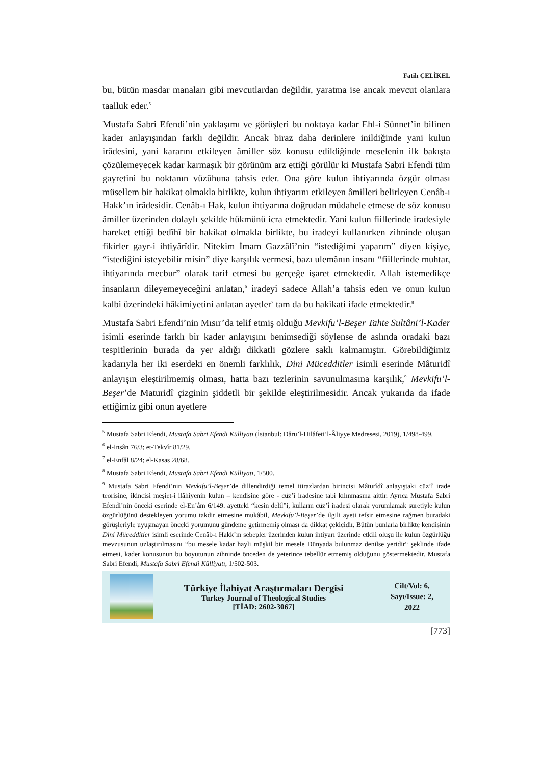Fatih ÇELİKEL
bu, bütün masdar manaları gibi mevcutlardan değildir, yaratma ise ancak mevcut olanlara taalluk eder.<sup>5</sup>
Mustafa Sabri Efendi’nin yaklaşımı ve görüşleri bu noktaya kadar Ehl-i Sünnet’in bilinen kader anlayışından farklı değildir. Ancak biraz daha derinlere inildiğinde yani kulun irâdesini, yani kararını etkileyen âmiller söz konusu edildiğinde meselenin ilk bakışta çözülemeyecek kadar karmaşık bir görünüm arz ettiği görülür ki Mustafa Sabri Efendi tüm gayretini bu noktanın vüzûhuna tahsis eder. Ona göre kulun ihtiyarında özgür olması müsellem bir hakikat olmakla birlikte, kulun ihtiyarını etkileyen âmilleri belirleyen Cenâb-ı Hakk’ın irâdesidir. Cenâb-ı Hak, kulun ihtiyarına doğrudan müdahele etmese de söz konusu âmiller üzerinden dolaylı şekilde hükmünü icra etmektedir. Yani kulun fiillerinde iradesiyle hareket ettiği bedîhî bir hakikat olmakla birlikte, bu iradeyi kullanırken zihninde oluşan fikirler gayr-i ihtiyârîdir. Nitekim İmam Gazzâlî’nin “istediğimi yaparım” diyen kişiye, “istediğini isteyebilir misin” diye karşılık vermesi, bazı ulemânın insanı “fiillerinde muhtar, ihtiyarında mecbur” olarak tarif etmesi bu gerçeğe işaret etmektedir. Allah istemedikçe insanların dileyemeyeceğini anlatan,<sup>6</sup> iradeyi sadece Allah’a tahsis eden ve onun kulun kalbi üzerindeki hâkimiyetini anlatan ayetler<sup>7</sup> tam da bu hakikati ifade etmektedir.<sup>8</sup>
Mustafa Sabri Efendi’nin Mısır’da telif etmiş olduğu Mevkifu’l-Beşer Tahte Sultâni’l-Kader isimli eserinde farklı bir kader anlayışını benimsediği söylense de aslında oradaki bazı tespitlerinin burada da yer aldığı dikkatli gözlere saklı kalmamıştır. Görebildiğimiz kadarıyla her iki eserdeki en önemli farklılık, Dini Mücedditler isimli eserinde Mâturidî anlayışın eleştirilmemiş olması, hatta bazı tezlerinin savunulmasına karşılık,<sup>9</sup> Mevkifu’l-Beşer’de Maturidî çizginin şiddetli bir şekilde eleştirilmesidir. Ancak yukarıda da ifade ettiğimiz gibi onun ayetlere
<sup>5</sup> Mustafa Sabri Efendi, Mustafa Sabri Efendi Külliyatı (İstanbul: Dâru’l-Hilâfeti’l-Âliyye Medresesi, 2019), 1/498-499.
<sup>6</sup> el-İnsân 76/3; et-Tekvîr 81/29.
<sup>7</sup> el-Enfâl 8/24; el-Kasas 28/68.
<sup>8</sup> Mustafa Sabri Efendi, Mustafa Sabri Efendi Külliyatı, 1/500.
<sup>9</sup> Mustafa Sabri Efendi’nin Mevkifu’l-Beşer’de dillendirdiği temel itirazlardan birincisi Mâturîdî anlayıştaki cüz’î irade teorisine, ikincisi meşiet-i ilâhiyenin kulun – kendisine göre - cüz’î iradesine tabi kılınmasına aittir. Ayrıca Mustafa Sabri Efendi’nin önceki eserinde el-En’âm 6/149. ayetteki “kesin delil”i, kulların cüz’î iradesi olarak yorumlamak suretiyle kulun özgürlüğünü destekleyen yorumu takdir etmesine mukâbil, Mevkifu’l-Beşer’de ilgili ayeti tefsir etmesine rağmen buradaki görüşleriyle uyuşmayan önceki yorumunu gündeme getirmemiş olması da dikkat çekicidir. Bütün bunlarla birlikte kendisinin Dini Mücedditler isimli eserinde Cenâb-ı Hakk’ın sebepler üzerinden kulun ihtiyarı üzerinde etkili oluşu ile kulun özgürlüğü mevzusunun uzlaştırılmasını “bu mesele kadar hayli müşkil bir mesele Dünyada bulunmaz denilse yeridir“ şeklinde ifade etmesi, kader konusunun bu boyutunun zihninde önceden de yeterince tebellür etmemiş olduğunu göstermektedir. Mustafa Sabri Efendi, Mustafa Sabri Efendi Külliyatı, 1/502-503.
Türkiye İlahiyat Araştırmaları Dergisi
Turkey Journal of Theological Studies
[TİAD: 2602-3067]
Cilt/Vol: 6,
Sayı/Issue: 2,
2022
[773]